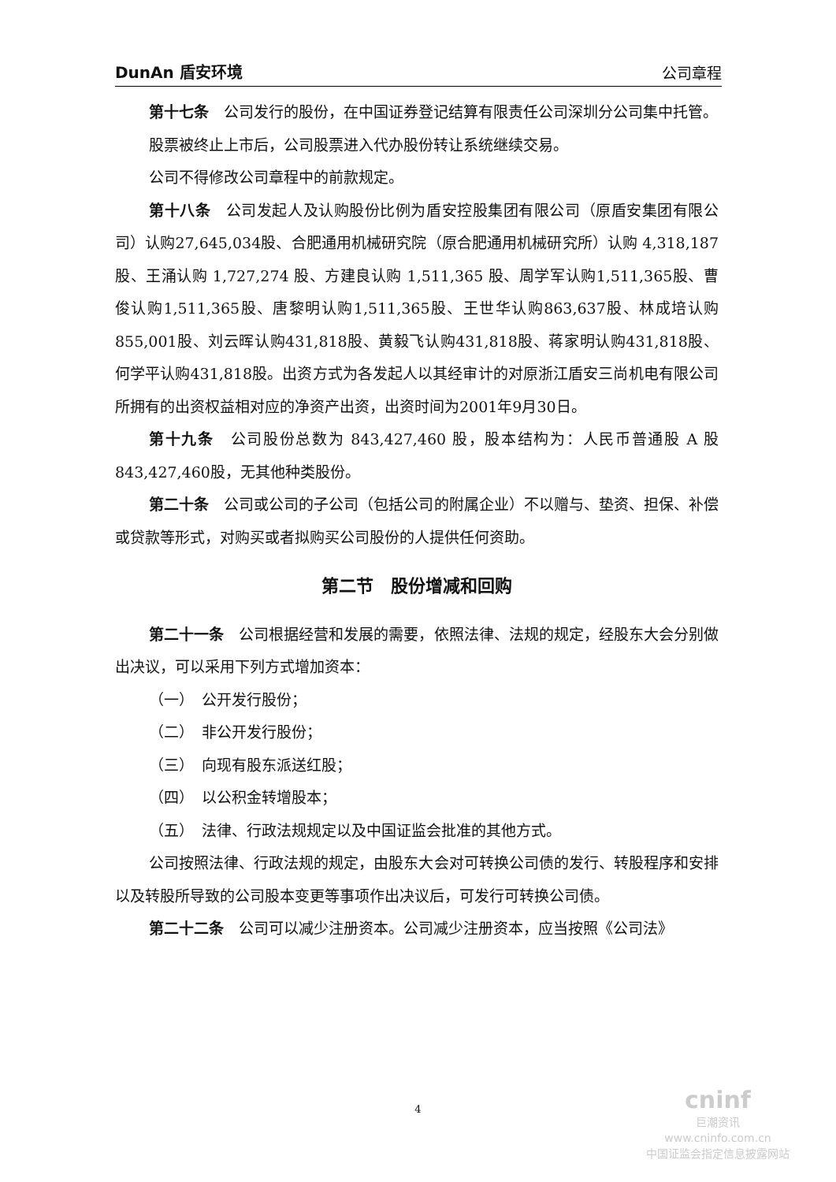DunAn 盾安环境 公司章程
第十七条　公司发行的股份，在中国证券登记结算有限责任公司深圳分公司集中托管。
股票被终止上市后，公司股票进入代办股份转让系统继续交易。
公司不得修改公司章程中的前款规定。
第十八条　公司发起人及认购股份比例为盾安控股集团有限公司（原盾安集团有限公司）认购27,645,034股、合肥通用机械研究院（原合肥通用机械研究所）认购 4,318,187 股、王涌认购 1,727,274 股、方建良认购 1,511,365 股、周学军认购1,511,365股、曹俊认购1,511,365股、唐黎明认购1,511,365股、王世华认购863,637股、林成培认购855,001股、刘云晖认购431,818股、黄毅飞认购431,818股、蒋家明认购431,818股、何学平认购431,818股。出资方式为各发起人以其经审计的对原浙江盾安三尚机电有限公司所拥有的出资权益相对应的净资产出资，出资时间为2001年9月30日。
第十九条　公司股份总数为 843,427,460 股，股本结构为：人民币普通股 A 股843,427,460股，无其他种类股份。
第二十条　公司或公司的子公司（包括公司的附属企业）不以赠与、垫资、担保、补偿或贷款等形式，对购买或者拟购买公司股份的人提供任何资助。
第二节　股份增减和回购
第二十一条　公司根据经营和发展的需要，依照法律、法规的规定，经股东大会分别做出决议，可以采用下列方式增加资本：
（一）　公开发行股份；
（二）　非公开发行股份；
（三）　向现有股东派送红股；
（四）　以公积金转增股本；
（五）　法律、行政法规规定以及中国证监会批准的其他方式。
公司按照法律、行政法规的规定，由股东大会对可转换公司债的发行、转股程序和安排以及转股所导致的公司股本变更等事项作出决议后，可发行可转换公司债。
第二十二条　公司可以减少注册资本。公司减少注册资本，应当按照《公司法》
4
cninf
巨潮资讯
www.cninfo.com.cn
中国证监会指定信息披露网站